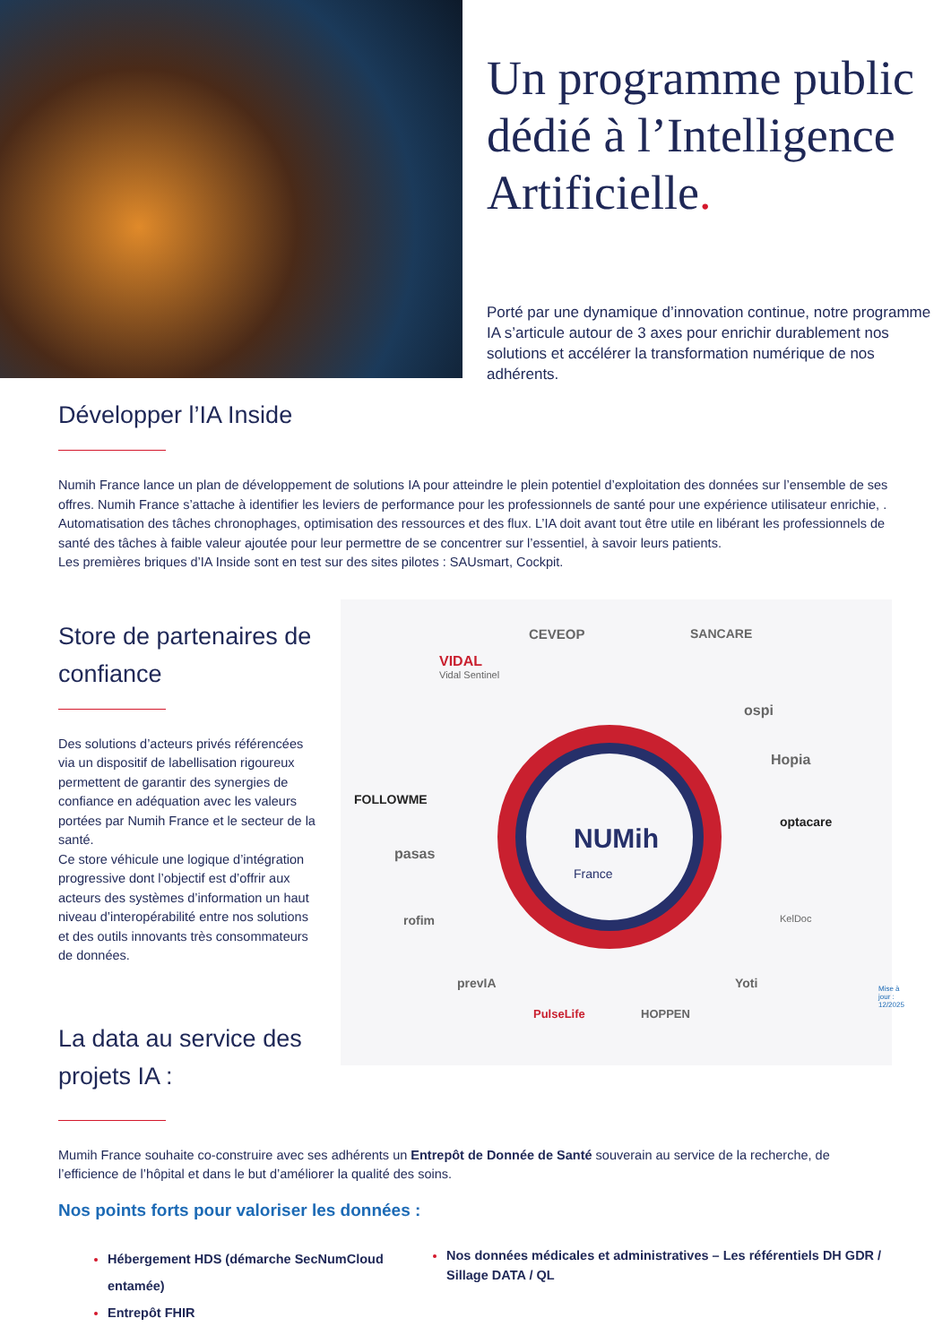Un programme public dédié à l’Intelligence Artificielle.
Porté par une dynamique d’innovation continue, notre programme IA s’articule autour de 3 axes pour enrichir durablement nos solutions et accélérer la transformation numérique de nos adhérents.
Développer l’IA Inside
Numih France lance un plan de développement de solutions IA pour atteindre le plein potentiel d’exploitation des données sur l’ensemble de ses offres. Numih France s’attache à identifier les leviers de performance pour les professionnels de santé pour une expérience utilisateur enrichie, .
Automatisation des tâches chronophages, optimisation des ressources et des flux. L’IA doit avant tout être utile en libérant les professionnels de santé des tâches à faible valeur ajoutée pour leur permettre de se concentrer sur l’essentiel, à savoir leurs patients.
Les premières briques d’IA Inside sont en test sur des sites pilotes : SAUsmart, Cockpit.
Store de partenaires de confiance
Des solutions d’acteurs privés référencées via un dispositif de labellisation rigoureux permettent de garantir des synergies de confiance en adéquation avec les valeurs portées par Numih France et le secteur de la santé.
Ce store véhicule une logique d’intégration progressive dont l’objectif est d’offrir aux acteurs des systèmes d’information un haut niveau d’interopérabilité entre nos solutions et des outils innovants très consommateurs de données.
La data au service des projets IA :
NUMih
France
VIDAL
Vidal Sentinel
CEVEOP SANCARE
ospi
Hopia
optacare
KelDoc
FOLLOWME
pasas
rofim
prevIA
PulseLife HOPPEN
Yoti
Mise à jour : 12/2025
Mumih France souhaite co-construire avec ses adhérents un Entrepôt de Donnée de Santé souverain au service de la recherche, de l’efficience de l’hôpital et dans le but d’améliorer la qualité des soins.
Nos points forts pour valoriser les données :
Hébergement HDS (démarche SecNumCloud entamée)
Entrepôt FHIR
Nos données médicales et administratives – Les référentiels DH GDR / Sillage DATA / QL